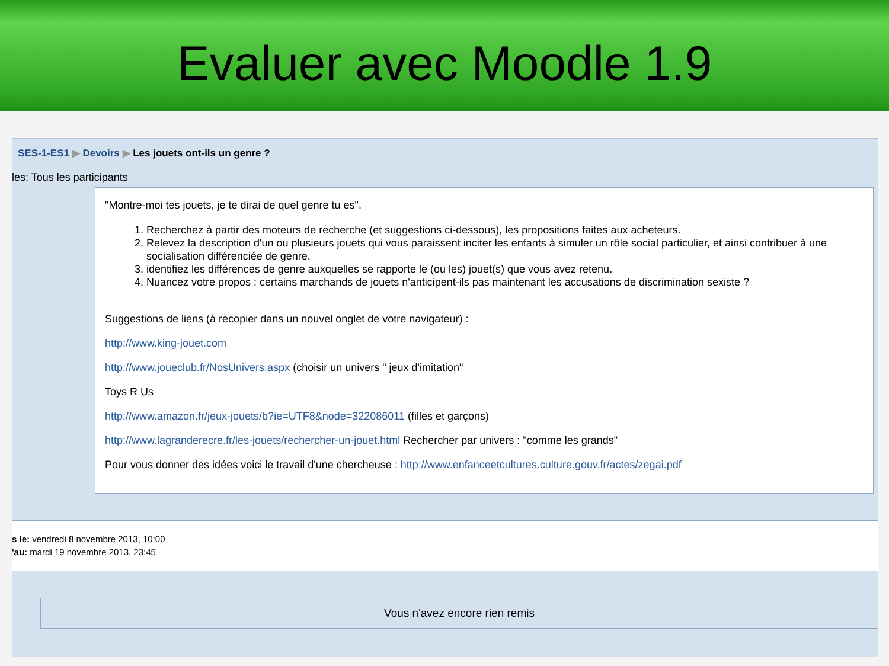Evaluer avec Moodle 1.9
SES-1-ES1 ▶ Devoirs ▶ Les jouets ont-ils un genre ?
les: Tous les participants
"Montre-moi tes jouets, je te dirai de quel genre tu es".
1. Recherchez à partir des moteurs de recherche (et suggestions ci-dessous), les propositions faites aux acheteurs.
2. Relevez la description d'un ou plusieurs jouets qui vous paraissent inciter les enfants à simuler un rôle social particulier, et ainsi contribuer à une socialisation différenciée de genre.
3. identifiez les différences de genre auxquelles se rapporte le (ou les) jouet(s) que vous avez retenu.
4. Nuancez votre propos : certains marchands de jouets n'anticipent-ils pas maintenant les accusations de discrimination sexiste ?
Suggestions de liens (à recopier dans un nouvel onglet de votre navigateur) :
http://www.king-jouet.com
http://www.joueclub.fr/NosUnivers.aspx (choisir un univers " jeux d'imitation"
Toys R Us
http://www.amazon.fr/jeux-jouets/b?ie=UTF8&node=322086011 (filles et garçons)
http://www.lagranderecre.fr/les-jouets/rechercher-un-jouet.html Rechercher par univers : "comme les grands"
Pour vous donner des idées voici le travail d'une chercheuse : http://www.enfanceetcultures.culture.gouv.fr/actes/zegai.pdf
s le: vendredi 8 novembre 2013, 10:00
'au: mardi 19 novembre 2013, 23:45
Vous n'avez encore rien remis